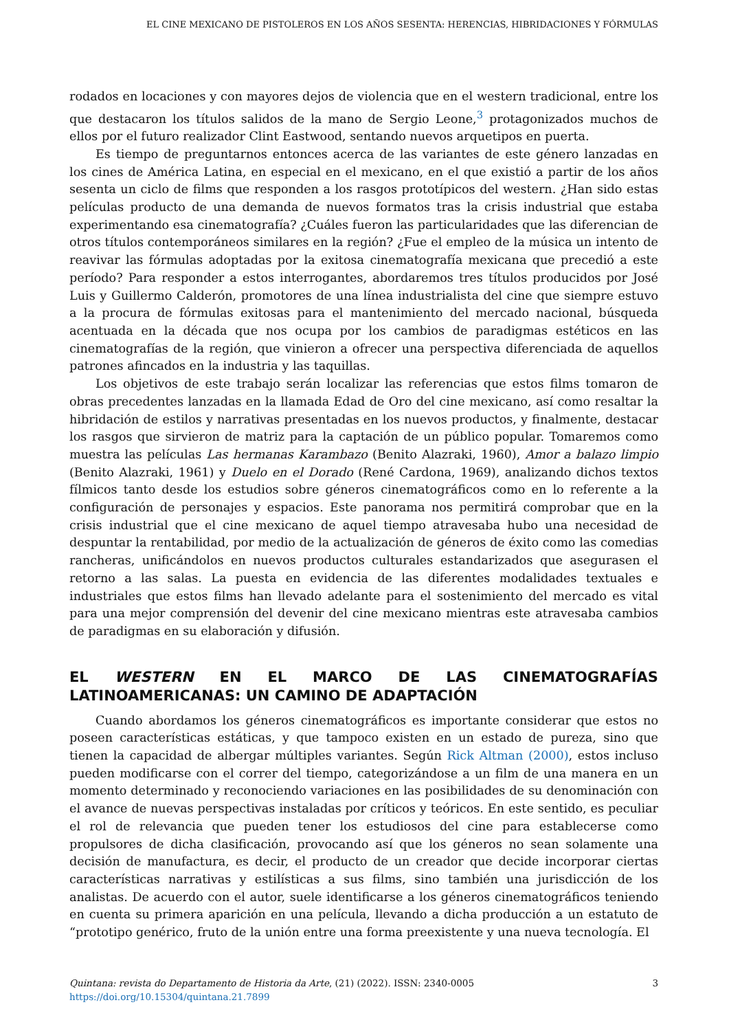EL CINE MEXICANO DE PISTOLEROS EN LOS AÑOS SESENTA: HERENCIAS, HIBRIDACIONES Y FÓRMULAS
rodados en locaciones y con mayores dejos de violencia que en el western tradicional, entre los que destacaron los títulos salidos de la mano de Sergio Leone,<sup>3</sup> protagonizados muchos de ellos por el futuro realizador Clint Eastwood, sentando nuevos arquetipos en puerta.
Es tiempo de preguntarnos entonces acerca de las variantes de este género lanzadas en los cines de América Latina, en especial en el mexicano, en el que existió a partir de los años sesenta un ciclo de films que responden a los rasgos prototípicos del western. ¿Han sido estas películas producto de una demanda de nuevos formatos tras la crisis industrial que estaba experimentando esa cinematografía? ¿Cuáles fueron las particularidades que las diferencian de otros títulos contemporáneos similares en la región? ¿Fue el empleo de la música un intento de reavivar las fórmulas adoptadas por la exitosa cinematografía mexicana que precedió a este período? Para responder a estos interrogantes, abordaremos tres títulos producidos por José Luis y Guillermo Calderón, promotores de una línea industrialista del cine que siempre estuvo a la procura de fórmulas exitosas para el mantenimiento del mercado nacional, búsqueda acentuada en la década que nos ocupa por los cambios de paradigmas estéticos en las cinematografías de la región, que vinieron a ofrecer una perspectiva diferenciada de aquellos patrones afincados en la industria y las taquillas.
Los objetivos de este trabajo serán localizar las referencias que estos films tomaron de obras precedentes lanzadas en la llamada Edad de Oro del cine mexicano, así como resaltar la hibridación de estilos y narrativas presentadas en los nuevos productos, y finalmente, destacar los rasgos que sirvieron de matriz para la captación de un público popular. Tomaremos como muestra las películas Las hermanas Karambazo (Benito Alazraki, 1960), Amor a balazo limpio (Benito Alazraki, 1961) y Duelo en el Dorado (René Cardona, 1969), analizando dichos textos fílmicos tanto desde los estudios sobre géneros cinematográficos como en lo referente a la configuración de personajes y espacios. Este panorama nos permitirá comprobar que en la crisis industrial que el cine mexicano de aquel tiempo atravesaba hubo una necesidad de despuntar la rentabilidad, por medio de la actualización de géneros de éxito como las comedias rancheras, unificándolos en nuevos productos culturales estandarizados que asegurasen el retorno a las salas. La puesta en evidencia de las diferentes modalidades textuales e industriales que estos films han llevado adelante para el sostenimiento del mercado es vital para una mejor comprensión del devenir del cine mexicano mientras este atravesaba cambios de paradigmas en su elaboración y difusión.
EL WESTERN EN EL MARCO DE LAS CINEMATOGRAFÍAS LATINOAMERICANAS: UN CAMINO DE ADAPTACIÓN
Cuando abordamos los géneros cinematográficos es importante considerar que estos no poseen características estáticas, y que tampoco existen en un estado de pureza, sino que tienen la capacidad de albergar múltiples variantes. Según Rick Altman (2000), estos incluso pueden modificarse con el correr del tiempo, categorizándose a un film de una manera en un momento determinado y reconociendo variaciones en las posibilidades de su denominación con el avance de nuevas perspectivas instaladas por críticos y teóricos. En este sentido, es peculiar el rol de relevancia que pueden tener los estudiosos del cine para establecerse como propulsores de dicha clasificación, provocando así que los géneros no sean solamente una decisión de manufactura, es decir, el producto de un creador que decide incorporar ciertas características narrativas y estilísticas a sus films, sino también una jurisdicción de los analistas. De acuerdo con el autor, suele identificarse a los géneros cinematográficos teniendo en cuenta su primera aparición en una película, llevando a dicha producción a un estatuto de “prototipo genérico, fruto de la unión entre una forma preexistente y una nueva tecnología. El
3 Quintana: revista do Departamento de Historia da Arte, (21) (2022). ISSN: 2340-0005
https://doi.org/10.15304/quintana.21.7899